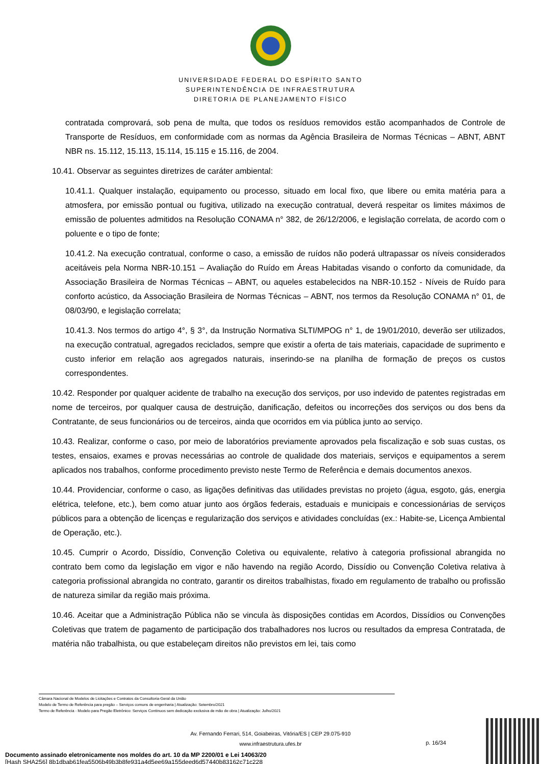UNIVERSIDADE FEDERAL DO ESPÍRITO SANTO
SUPERINTENDÊNCIA DE INFRAESTRUTURA
DIRETORIA DE PLANEJAMENTO FÍSICO
contratada comprovará, sob pena de multa, que todos os resíduos removidos estão acompanhados de Controle de Transporte de Resíduos, em conformidade com as normas da Agência Brasileira de Normas Técnicas – ABNT, ABNT NBR ns. 15.112, 15.113, 15.114, 15.115 e 15.116, de 2004.
10.41. Observar as seguintes diretrizes de caráter ambiental:
10.41.1. Qualquer instalação, equipamento ou processo, situado em local fixo, que libere ou emita matéria para a atmosfera, por emissão pontual ou fugitiva, utilizado na execução contratual, deverá respeitar os limites máximos de emissão de poluentes admitidos na Resolução CONAMA n° 382, de 26/12/2006, e legislação correlata, de acordo com o poluente e o tipo de fonte;
10.41.2. Na execução contratual, conforme o caso, a emissão de ruídos não poderá ultrapassar os níveis considerados aceitáveis pela Norma NBR-10.151 – Avaliação do Ruído em Áreas Habitadas visando o conforto da comunidade, da Associação Brasileira de Normas Técnicas – ABNT, ou aqueles estabelecidos na NBR-10.152 - Níveis de Ruído para conforto acústico, da Associação Brasileira de Normas Técnicas – ABNT, nos termos da Resolução CONAMA n° 01, de 08/03/90, e legislação correlata;
10.41.3. Nos termos do artigo 4°, § 3°, da Instrução Normativa SLTI/MPOG n° 1, de 19/01/2010, deverão ser utilizados, na execução contratual, agregados reciclados, sempre que existir a oferta de tais materiais, capacidade de suprimento e custo inferior em relação aos agregados naturais, inserindo-se na planilha de formação de preços os custos correspondentes.
10.42. Responder por qualquer acidente de trabalho na execução dos serviços, por uso indevido de patentes registradas em nome de terceiros, por qualquer causa de destruição, danificação, defeitos ou incorreções dos serviços ou dos bens da Contratante, de seus funcionários ou de terceiros, ainda que ocorridos em via pública junto ao serviço.
10.43. Realizar, conforme o caso, por meio de laboratórios previamente aprovados pela fiscalização e sob suas custas, os testes, ensaios, exames e provas necessárias ao controle de qualidade dos materiais, serviços e equipamentos a serem aplicados nos trabalhos, conforme procedimento previsto neste Termo de Referência e demais documentos anexos.
10.44. Providenciar, conforme o caso, as ligações definitivas das utilidades previstas no projeto (água, esgoto, gás, energia elétrica, telefone, etc.), bem como atuar junto aos órgãos federais, estaduais e municipais e concessionárias de serviços públicos para a obtenção de licenças e regularização dos serviços e atividades concluídas (ex.: Habite-se, Licença Ambiental de Operação, etc.).
10.45. Cumprir o Acordo, Dissídio, Convenção Coletiva ou equivalente, relativo à categoria profissional abrangida no contrato bem como da legislação em vigor e não havendo na região Acordo, Dissídio ou Convenção Coletiva relativa à categoria profissional abrangida no contrato, garantir os direitos trabalhistas, fixado em regulamento de trabalho ou profissão de natureza similar da região mais próxima.
10.46. Aceitar que a Administração Pública não se vincula às disposições contidas em Acordos, Dissídios ou Convenções Coletivas que tratem de pagamento de participação dos trabalhadores nos lucros ou resultados da empresa Contratada, de matéria não trabalhista, ou que estabeleçam direitos não previstos em lei, tais como
Câmara Nacional de Modelos de Licitações e Contratos da Consultoria-Geral da União
Modelo de Termo de Referência para pregão – Serviços comuns de engenharia | Atualização: Setembro/2021
Termo de Referência - Modelo para Pregão Eletrônico: Serviços Contínuos sem dedicação exclusiva de mão de obra | Atualização: Julho/2021
Av. Fernando Ferrari, 514, Goiabeiras, Vitória/ES | CEP 29.075-910
www.infraestrutura.ufes.br
p. 16/34
Documento assinado eletronicamente nos moldes do art. 10 da MP 2200/01 e Lei 14063/20
[Hash SHA256] 8b1dbab61fea5506b49b3b8fe931a4d5ee69a155deed6d57440b83162c71c228